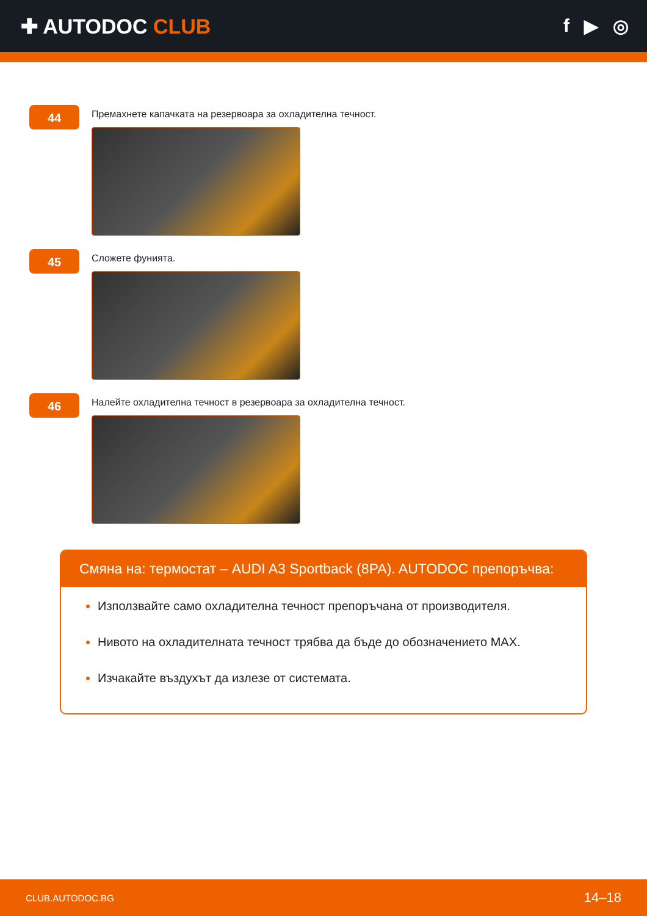✚ AUTODOC CLUB f ▶ ◎
44
Премахнете капачката на резервоара за охладителна течност.
45
Сложете фунията.
46
Налейте охладителна течност в резервоара за охладителна течност.
Смяна на: термостат – AUDI A3 Sportback (8PA). AUTODOC препоръчва:
Използвайте само охладителна течност препоръчана от производителя.
Нивото на охладителната течност трябва да бъде до обозначението MAX.
Изчакайте въздухът да излезе от системата.
CLUB.AUTODOC.BG 14–18